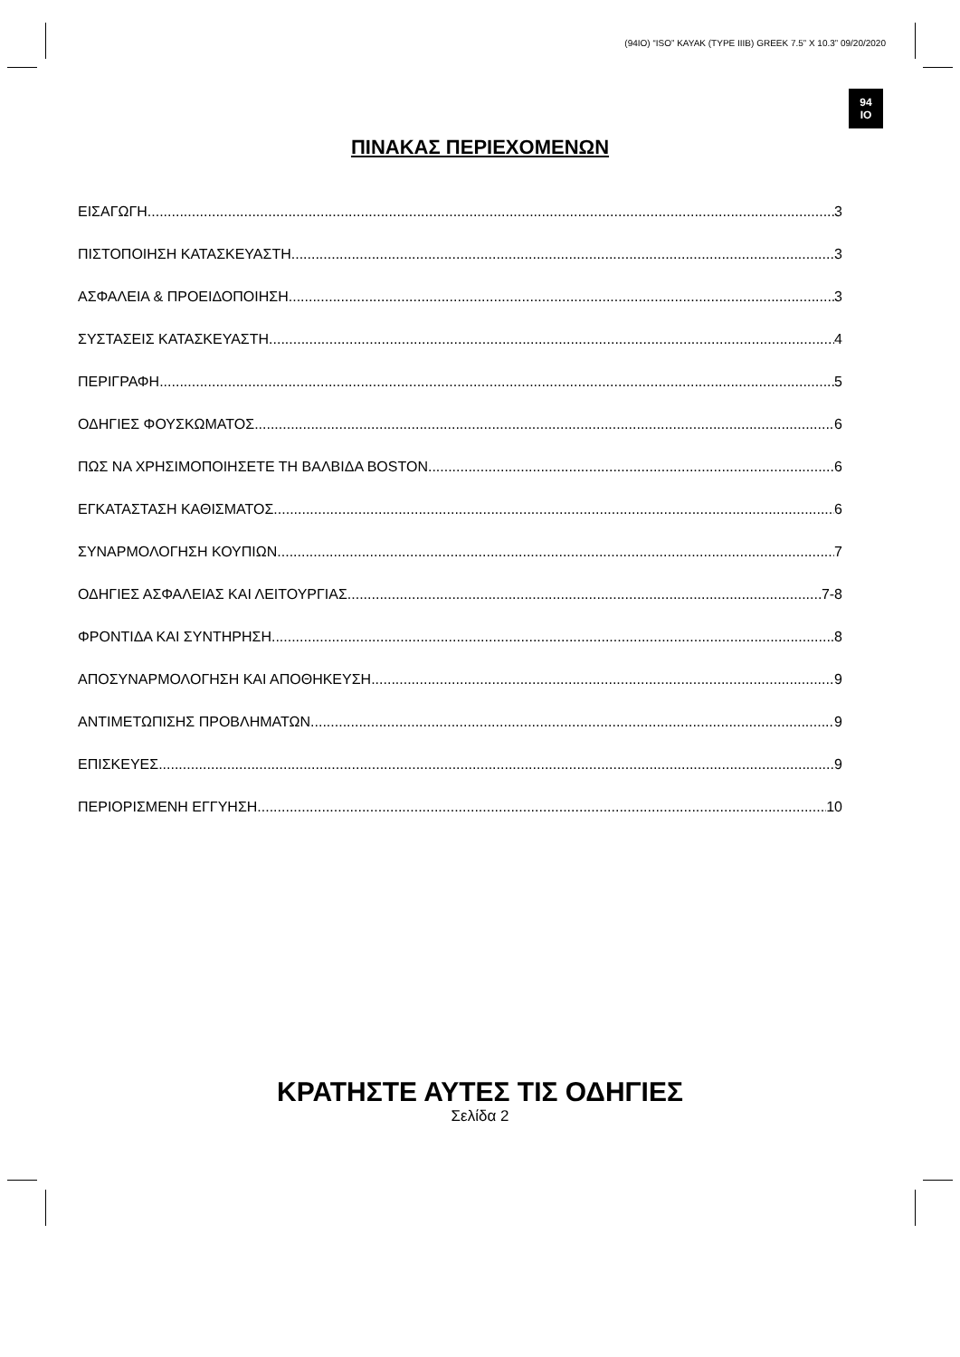(94IO) “ISO” KAYAK (TYPE IIIB) GREEK 7.5” X 10.3” 09/20/2020
94
IO
ΠΙΝΑΚΑΣ ΠΕΡΙΕΧΟΜΕΝΩΝ
ΕΙΣΑΓΩΓΗ 3
ΠΙΣΤΟΠΟΙΗΣΗ ΚΑΤΑΣΚΕΥΑΣΤΗ 3
ΑΣΦΑΛΕΙΑ & ΠΡΟΕΙΔΟΠΟΙΗΣΗ 3
ΣΥΣΤΑΣΕΙΣ ΚΑΤΑΣΚΕΥΑΣΤΗ 4
ΠΕΡΙΓΡΑΦΗ 5
ΟΔΗΓΙΕΣ ΦΟΥΣΚΩΜΑΤΟΣ 6
ΠΩΣ ΝΑ ΧΡΗΣΙΜΟΠΟΙΗΣΕΤΕ ΤΗ ΒΑΛΒΙΔΑ BOSTON 6
ΕΓΚΑΤΑΣΤΑΣΗ ΚΑΘΙΣΜΑΤΟΣ 6
ΣΥΝΑΡΜΟΛΟΓΗΣΗ ΚΟΥΠΙΩΝ 7
ΟΔΗΓΙΕΣ ΑΣΦΑΛΕΙΑΣ ΚΑΙ ΛΕΙΤΟΥΡΓΙΑΣ 7-8
ΦΡΟΝΤΙΔΑ ΚΑΙ ΣΥΝΤΗΡΗΣΗ 8
ΑΠΟΣΥΝΑΡΜΟΛΟΓΗΣΗ ΚΑΙ ΑΠΟΘΗΚΕΥΣΗ 9
ΑΝΤΙΜΕΤΩΠΙΣΗΣ ΠΡΟΒΛΗΜΑΤΩΝ 9
ΕΠΙΣΚΕΥΕΣ 9
ΠΕΡΙΟΡΙΣΜΕΝΗ ΕΓΓΥΗΣΗ 10
ΚΡΑΤΗΣΤΕ ΑΥΤΕΣ ΤΙΣ ΟΔΗΓΙΕΣ
Σελίδα 2